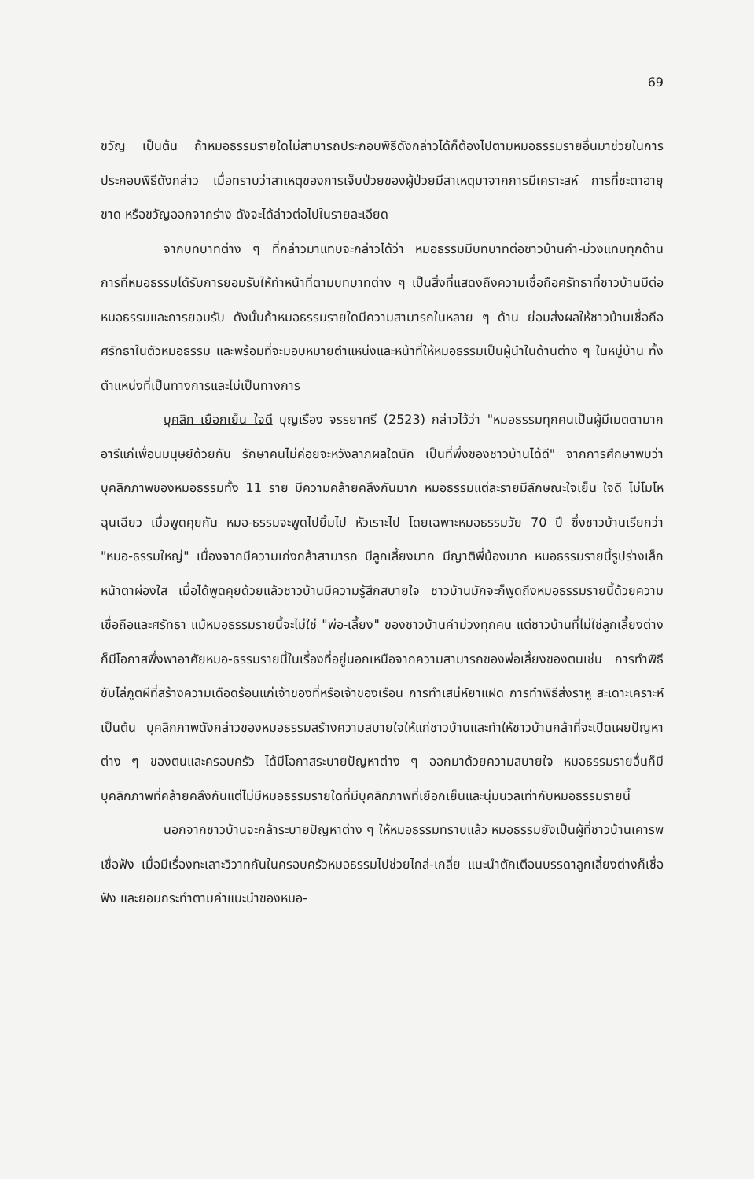69
ขวัญ เป็นต้น ถ้าหมอธรรมรายใดไม่สามารถประกอบพิธีดังกล่าวได้ก็ต้องไปตามหมอธรรมรายอื่นมาช่วยในการประกอบพิธีดังกล่าว เมื่อทราบว่าสาเหตุของการเจ็บป่วยของผู้ป่วยมีสาเหตุมาจากการมีเคราะสห์ การที่ชะตาอายุขาด หรือขวัญออกจากร่าง ดังจะได้ล่าวต่อไปในรายละเอียด
จากบทบาทต่าง ๆ ที่กล่าวมาแทบจะกล่าวได้ว่า หมอธรรมมีบทบาทต่อชาวบ้านคำ-ม่วงแทบทุกด้าน การที่หมอธรรมได้รับการยอมรับให้ทำหน้าที่ตามบทบาทต่าง ๆ เป็นสิ่งที่แสดงถึงความเชื่อถือศรัทธาที่ชาวบ้านมีต่อหมอธรรมและการยอมรับ ดังนั้นถ้าหมอธรรมรายใดมีความสามารถในหลาย ๆ ด้าน ย่อมส่งผลให้ชาวบ้านเชื่อถือศรัทธาในตัวหมอธรรม และพร้อมที่จะมอบหมายตำแหน่งและหน้าที่ให้หมอธรรมเป็นผู้นำในด้านต่าง ๆ ในหมู่บ้าน ทั้งตำแหน่งที่เป็นทางการและไม่เป็นทางการ
บุคลิก เยือกเย็น ใจดี บุญเรือง จรรยาศรี (2523) กล่าวไว้ว่า "หมอธรรมทุกคนเป็นผู้มีเมตตามาก อารีแก่เพื่อนมนุษย์ด้วยกัน รักษาคนไม่ค่อยจะหวังลาภผลใดนัก เป็นที่พึ่งของชาวบ้านได้ดี" จากการศึกษาพบว่า บุคลิกภาพของหมอธรรมทั้ง 11 ราย มีความคล้ายคลึงกันมาก หมอธรรมแต่ละรายมีลักษณะใจเย็น ใจดี ไม่โมโหฉุนเฉียว เมื่อพูดคุยกัน หมอ-ธรรมจะพูดไปยิ้มไป หัวเราะไป โดยเฉพาะหมอธรรมวัย 70 ปี ซึ่งชาวบ้านเรียกว่า "หมอ-ธรรมใหญ่" เนื่องจากมีความเก่งกล้าสามารถ มีลูกเลี้ยงมาก มีญาติพี่น้องมาก หมอธรรมรายนี้รูปร่างเล็ก หน้าตาผ่องใส เมื่อได้พูดคุยด้วยแล้วชาวบ้านมีความรู้สึกสบายใจ ชาวบ้านมักจะก็พูดถึงหมอธรรมรายนี้ด้วยความเชื่อถือและศรัทธา แม้หมอธรรมรายนี้จะไม่ใช่ "พ่อ-เลี้ยง" ของชาวบ้านคำม่วงทุกคน แต่ชาวบ้านที่ไม่ใช่ลูกเลี้ยงต่างก็มีโอกาสพึ่งพาอาศัยหมอ-ธรรมรายนี้ในเรื่องที่อยู่นอกเหนือจากความสามารถของพ่อเลี้ยงของตนเช่น การทำพิธีขับไล่ภูตผีที่สร้างความเดือดร้อนแก่เจ้าของที่หรือเจ้าของเรือน การทำเสน่ห์ยาแฝด การทำพิธีส่งราหู สะเดาะเคราะห์ เป็นต้น บุคลิกภาพดังกล่าวของหมอธรรมสร้างความสบายใจให้แก่ชาวบ้านและทำให้ชาวบ้านกล้าที่จะเปิดเผยปัญหาต่าง ๆ ของตนและครอบครัว ได้มีโอกาสระบายปัญหาต่าง ๆ ออกมาด้วยความสบายใจ หมอธรรมรายอื่นก็มีบุคลิกภาพที่คล้ายคลึงกันแต่ไม่มีหมอธรรมรายใดที่มีบุคลิกภาพที่เยือกเย็นและนุ่มนวลเท่ากับหมอธรรมรายนี้
นอกจากชาวบ้านจะกล้าระบายปัญหาต่าง ๆ ให้หมอธรรมทราบแล้ว หมอธรรมยังเป็นผู้ที่ชาวบ้านเคารพเชื่อฟัง เมื่อมีเรื่องทะเลาะวิวาทกันในครอบครัวหมอธรรมไปช่วยไกล่-เกลี่ย แนะนำตักเตือนบรรดาลูกเลี้ยงต่างก็เชื่อฟัง และยอมกระทำตามคำแนะนำของหมอ-